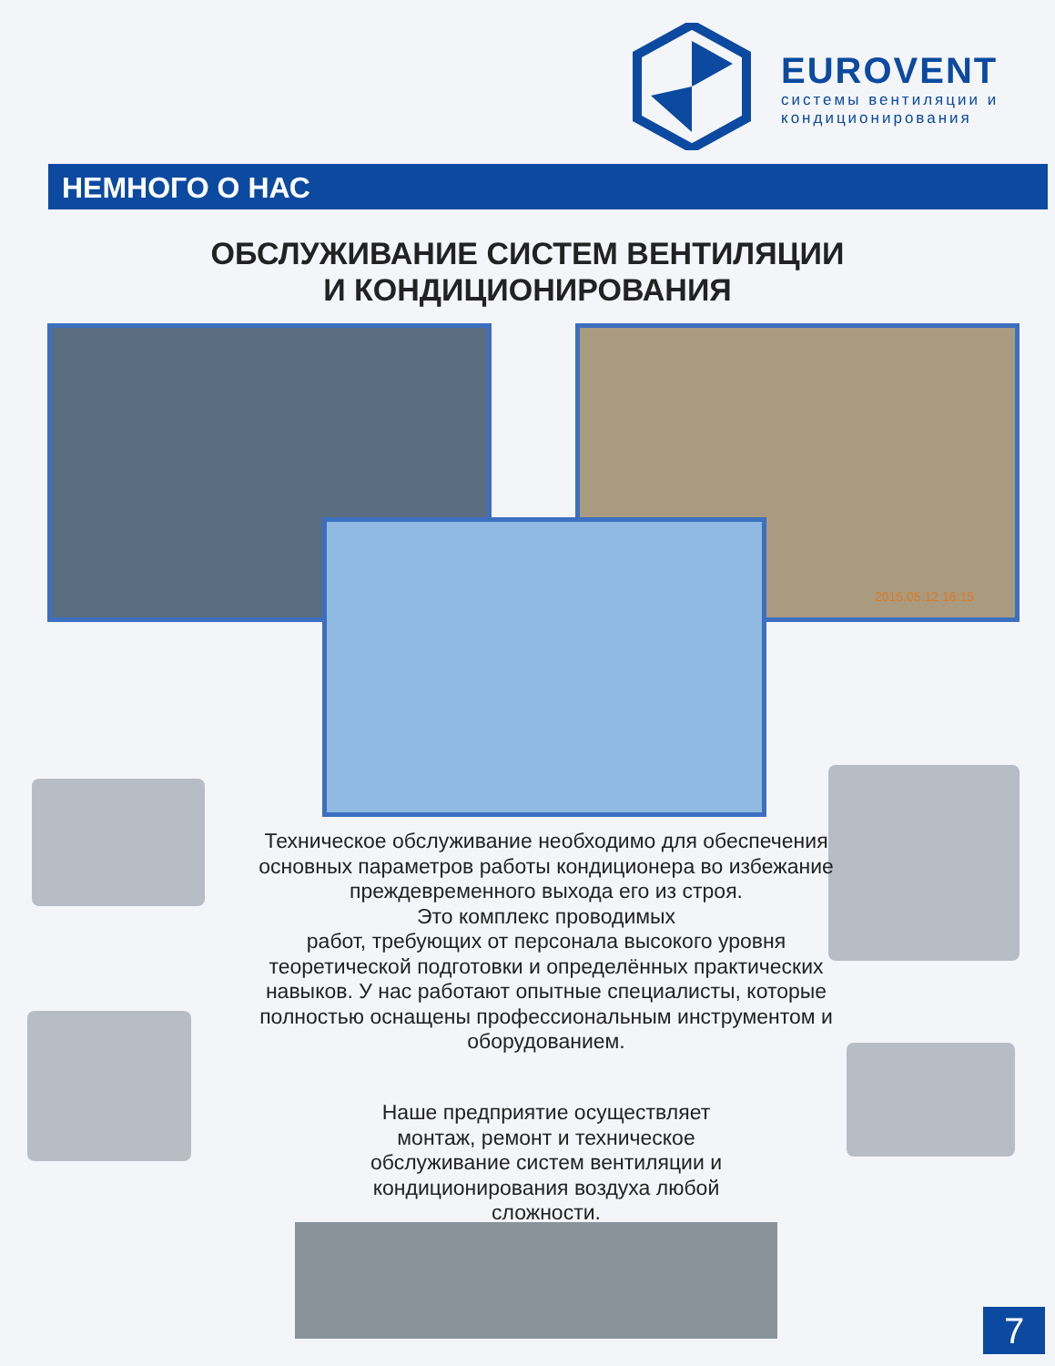EUROVENT
системы вентиляции и
кондиционирования
НЕМНОГО О НАС
ОБСЛУЖИВАНИЕ СИСТЕМ ВЕНТИЛЯЦИИ
И КОНДИЦИОНИРОВАНИЯ
2015.05.12 16:15
Техническое обслуживание необходимо для обеспечения основных параметров работы кондиционера во избежание преждевременного выхода его из строя.
Это комплекс проводимых
работ, требующих от персонала высокого уровня теоретической подготовки и определённых практических навыков. У нас работают опытные специалисты, которые полностью оснащены профессиональным инструментом и оборудованием.
Наше предприятие осуществляет монтаж, ремонт и техническое обслуживание систем вентиляции и кондиционирования воздуха любой сложности.
7